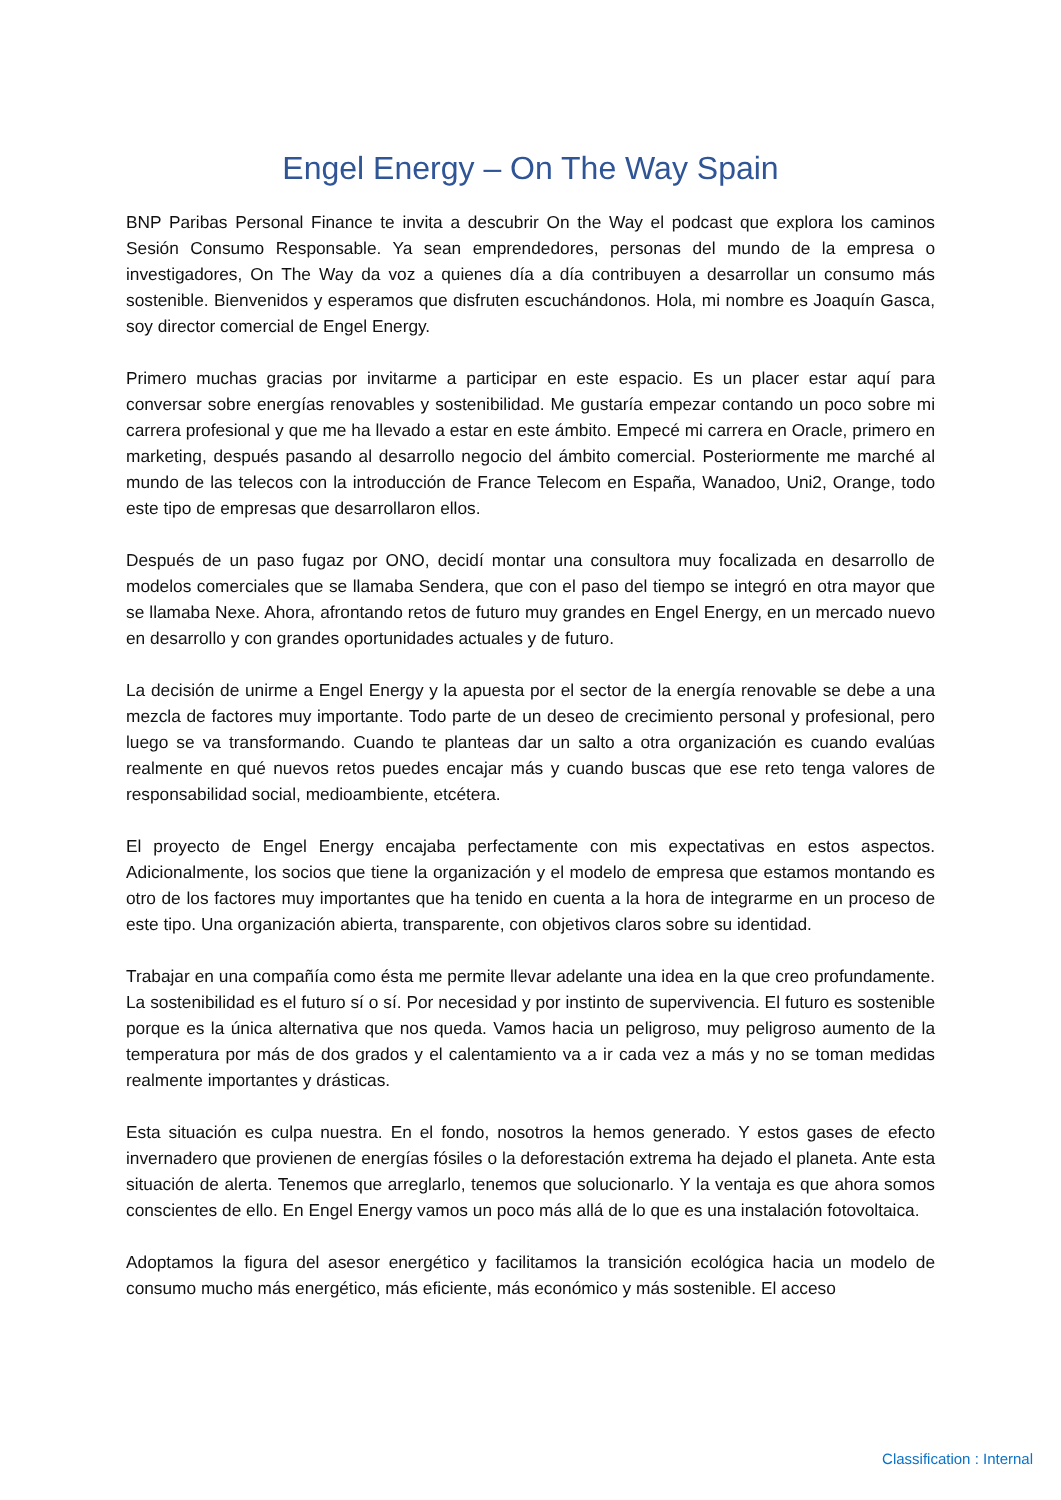Engel Energy – On The Way Spain
BNP Paribas Personal Finance te invita a descubrir On the Way el podcast que explora los caminos Sesión Consumo Responsable. Ya sean emprendedores, personas del mundo de la empresa o investigadores, On The Way da voz a quienes día a día contribuyen a desarrollar un consumo más sostenible. Bienvenidos y esperamos que disfruten escuchándonos. Hola, mi nombre es Joaquín Gasca, soy director comercial de Engel Energy.
Primero muchas gracias por invitarme a participar en este espacio. Es un placer estar aquí para conversar sobre energías renovables y sostenibilidad. Me gustaría empezar contando un poco sobre mi carrera profesional y que me ha llevado a estar en este ámbito. Empecé mi carrera en Oracle, primero en marketing, después pasando al desarrollo negocio del ámbito comercial. Posteriormente me marché al mundo de las telecos con la introducción de France Telecom en España, Wanadoo, Uni2, Orange, todo este tipo de empresas que desarrollaron ellos.
Después de un paso fugaz por ONO, decidí montar una consultora muy focalizada en desarrollo de modelos comerciales que se llamaba Sendera, que con el paso del tiempo se integró en otra mayor que se llamaba Nexe. Ahora, afrontando retos de futuro muy grandes en Engel Energy, en un mercado nuevo en desarrollo y con grandes oportunidades actuales y de futuro.
La decisión de unirme a Engel Energy y la apuesta por el sector de la energía renovable se debe a una mezcla de factores muy importante. Todo parte de un deseo de crecimiento personal y profesional, pero luego se va transformando. Cuando te planteas dar un salto a otra organización es cuando evalúas realmente en qué nuevos retos puedes encajar más y cuando buscas que ese reto tenga valores de responsabilidad social, medioambiente, etcétera.
El proyecto de Engel Energy encajaba perfectamente con mis expectativas en estos aspectos. Adicionalmente, los socios que tiene la organización y el modelo de empresa que estamos montando es otro de los factores muy importantes que ha tenido en cuenta a la hora de integrarme en un proceso de este tipo. Una organización abierta, transparente, con objetivos claros sobre su identidad.
Trabajar en una compañía como ésta me permite llevar adelante una idea en la que creo profundamente. La sostenibilidad es el futuro sí o sí. Por necesidad y por instinto de supervivencia. El futuro es sostenible porque es la única alternativa que nos queda. Vamos hacia un peligroso, muy peligroso aumento de la temperatura por más de dos grados y el calentamiento va a ir cada vez a más y no se toman medidas realmente importantes y drásticas.
Esta situación es culpa nuestra. En el fondo, nosotros la hemos generado. Y estos gases de efecto invernadero que provienen de energías fósiles o la deforestación extrema ha dejado el planeta. Ante esta situación de alerta. Tenemos que arreglarlo, tenemos que solucionarlo. Y la ventaja es que ahora somos conscientes de ello. En Engel Energy vamos un poco más allá de lo que es una instalación fotovoltaica.
Adoptamos la figura del asesor energético y facilitamos la transición ecológica hacia un modelo de consumo mucho más energético, más eficiente, más económico y más sostenible. El acceso
Classification : Internal